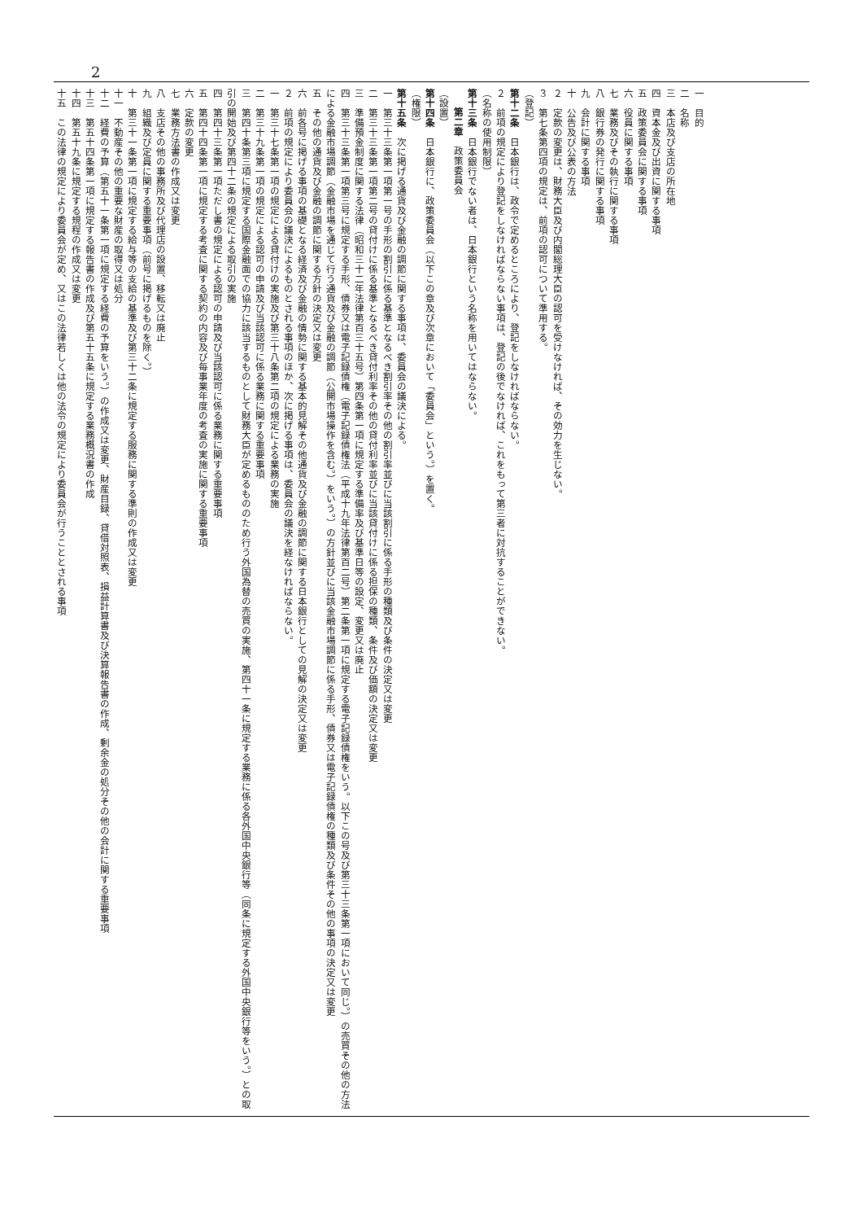2
一　目的
二　名称
三　本店及び支店の所在地
四　資本金及び出資に関する事項
五　政策委員会に関する事項
六　役員に関する事項
七　業務及びその執行に関する事項
八　銀行券の発行に関する事項
九　会計に関する事項
十　公告及び公表の方法
２　定款の変更は、財務大臣及び内閣総理大臣の認可を受けなければ、その効力を生じない。
３　第七条第四項の規定は、前項の認可について準用する。
（登記）
第十二条　日本銀行は、政令で定めるところにより、登記をしなければならない。
２　前項の規定により登記をしなければならない事項は、登記の後でなければ、これをもって第三者に対抗することができない。
（名称の使用制限）
第十三条　日本銀行でない者は、日本銀行という名称を用いてはならない。
第二章　政策委員会
（設置）
第十四条　日本銀行に、政策委員会（以下この章及び次章において「委員会」という。）を置く。
（権限）
第十五条　次に掲げる通貨及び金融の調節に関する事項は、委員会の議決による。
一　第三十三条第一項第一号の手形の割引に係る基準となるべき割引率その他の割引率並びに当該割引に係る手形の種類及び条件の決定又は変更
二　第三十三条第一項第二号の貸付けに係る基準となるべき貸付利率その他の貸付利率並びに当該貸付けに係る担保の種類、条件及び価額の決定又は変更
三　準備預金制度に関する法律（昭和三十二年法律第百三十五号）第四条第一項に規定する準備率及び基準日等の設定、変更又は廃止
四　第三十三条第一項第三号に規定する手形、債券又は電子記録債権（電子記録債権法（平成十九年法律第百二号）第二条第一項に規定する電子記録債権をいう。以下この号及び第三十三条第一項において同じ。）の売買その他の方法による金融市場調節（金融市場を通じて行う通貨及び金融の調節（公開市場操作を含む。）をいう。）の方針並びに当該金融市場調節に係る手形、債券又は電子記録債権の種類及び条件その他の事項の決定又は変更
五　その他の通貨及び金融の調節に関する方針の決定又は変更
六　前各号に掲げる事項の基礎となる経済及び金融の情勢に関する基本的見解その他通貨及び金融の調節に関する日本銀行としての見解の決定又は変更
２　前項の規定により委員会の議決によるものとされる事項のほか、次に掲げる事項は、委員会の議決を経なければならない。
一　第三十七条第一項の規定による貸付けの実施及び第三十八条第二項の規定による業務の実施
二　第三十九条第一項の規定による認可の申請及び当該認可に係る業務に関する重要事項
三　第四十条第三項に規定する国際金融面での協力に該当するものとして財務大臣が定めるもののため行う外国為替の売買の実施、第四十一条に規定する業務に係る各外国中央銀行等（同条に規定する外国中央銀行等をいう。）との取引の開始及び第四十二条の規定による取引の実施
四　第四十三条第一項ただし書の規定による認可の申請及び当該認可に係る業務に関する重要事項
五　第四十四条第一項に規定する考査に関する契約の内容及び毎事業年度の考査の実施に関する重要事項
六　定款の変更
七　業務方法書の作成又は変更
八　支店その他の事務所及び代理店の設置、移転又は廃止
九　組織及び定員に関する重要事項（前号に掲げるものを除く。）
十　第三十一条第一項に規定する給与等の支給の基準及び第三十二条に規定する服務に関する準則の作成又は変更
十一　不動産その他の重要な財産の取得又は処分
十二　経費の予算（第五十一条第一項に規定する経費の予算をいう。）の作成又は変更、財産目録、貸借対照表、損益計算書及び決算報告書の作成、剰余金の処分その他の会計に関する重要事項
十三　第五十四条第一項に規定する報告書の作成及び第五十五条に規定する業務概況書の作成
十四　第五十九条に規定する規程の作成又は変更
十五　この法律の規定により委員会が定め、又はこの法律若しくは他の法令の規定により委員会が行うこととされる事項